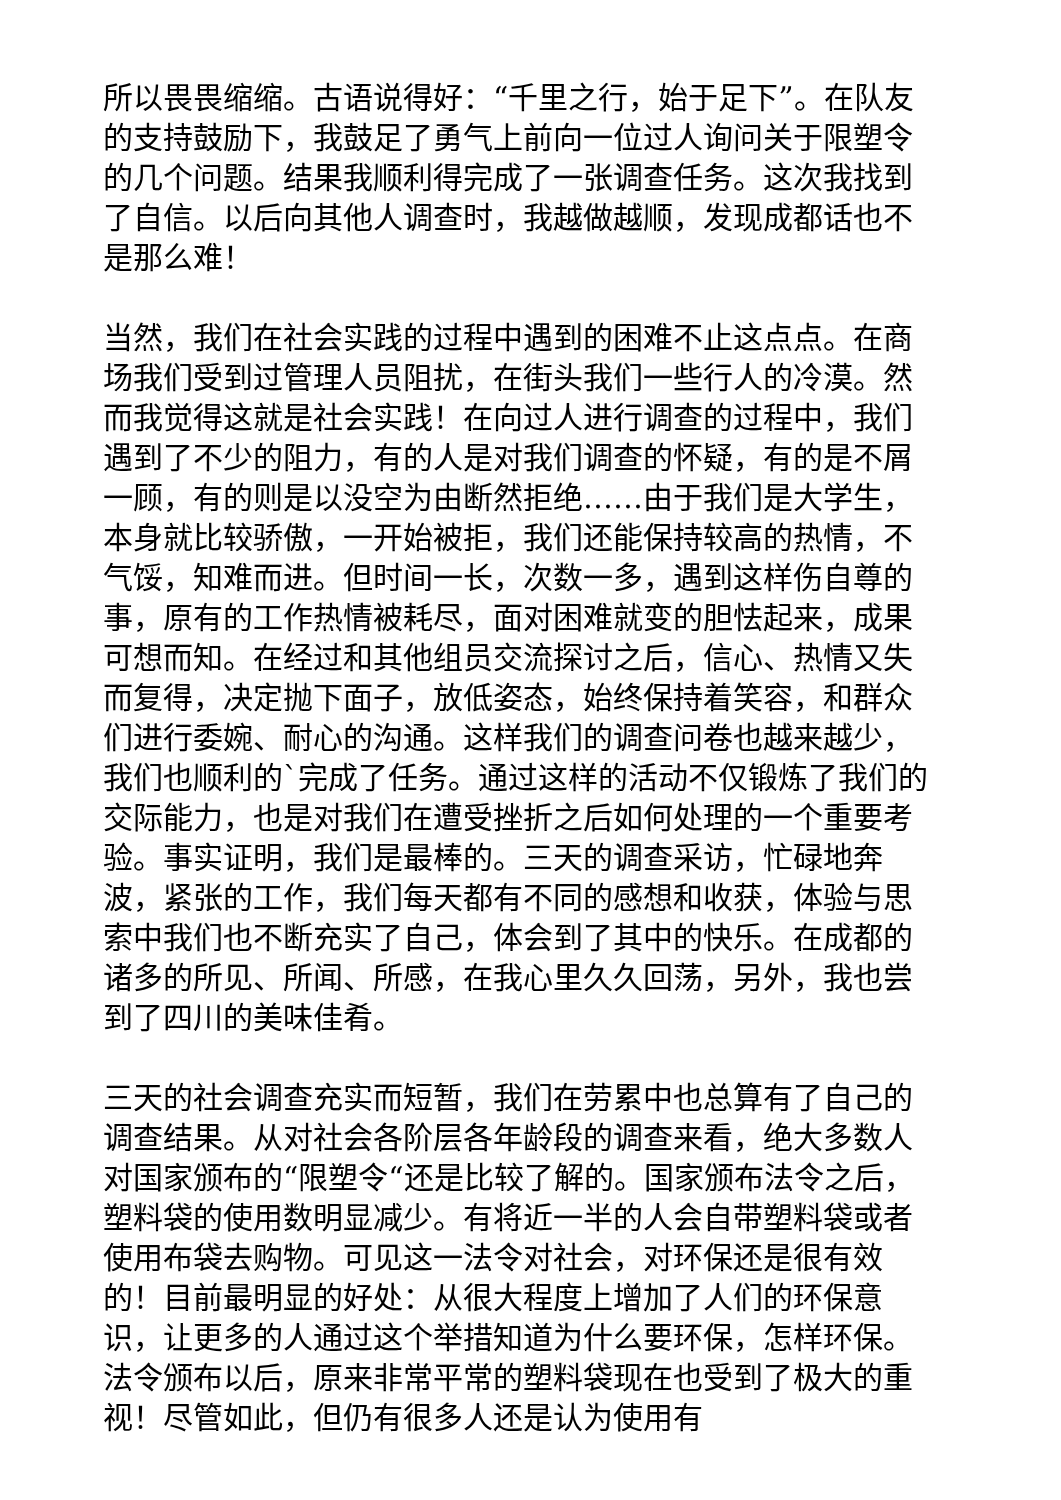所以畏畏缩缩。古语说得好：“千里之行，始于足下”。在队友的支持鼓励下，我鼓足了勇气上前向一位过人询问关于限塑令的几个问题。结果我顺利得完成了一张调查任务。这次我找到了自信。以后向其他人调查时，我越做越顺，发现成都话也不是那么难！
当然，我们在社会实践的过程中遇到的困难不止这点点。在商场我们受到过管理人员阻扰，在街头我们一些行人的冷漠。然而我觉得这就是社会实践！在向过人进行调查的过程中，我们遇到了不少的阻力，有的人是对我们调查的怀疑，有的是不屑一顾，有的则是以没空为由断然拒绝……由于我们是大学生，本身就比较骄傲，一开始被拒，我们还能保持较高的热情，不气馁，知难而进。但时间一长，次数一多，遇到这样伤自尊的事，原有的工作热情被耗尽，面对困难就变的胆怯起来，成果可想而知。在经过和其他组员交流探讨之后，信心、热情又失而复得，决定抛下面子，放低姿态，始终保持着笑容，和群众们进行委婉、耐心的沟通。这样我们的调查问卷也越来越少，我们也顺利的`完成了任务。通过这样的活动不仅锻炼了我们的交际能力，也是对我们在遭受挫折之后如何处理的一个重要考验。事实证明，我们是最棒的。三天的调查采访，忙碌地奔波，紧张的工作，我们每天都有不同的感想和收获，体验与思索中我们也不断充实了自己，体会到了其中的快乐。在成都的诸多的所见、所闻、所感，在我心里久久回荡，另外，我也尝到了四川的美味佳肴。
三天的社会调查充实而短暂，我们在劳累中也总算有了自己的调查结果。从对社会各阶层各年龄段的调查来看，绝大多数人对国家颁布的“限塑令“还是比较了解的。国家颁布法令之后，塑料袋的使用数明显减少。有将近一半的人会自带塑料袋或者使用布袋去购物。可见这一法令对社会，对环保还是很有效的！目前最明显的好处：从很大程度上增加了人们的环保意识，让更多的人通过这个举措知道为什么要环保，怎样环保。法令颁布以后，原来非常平常的塑料袋现在也受到了极大的重视！尽管如此，但仍有很多人还是认为使用有